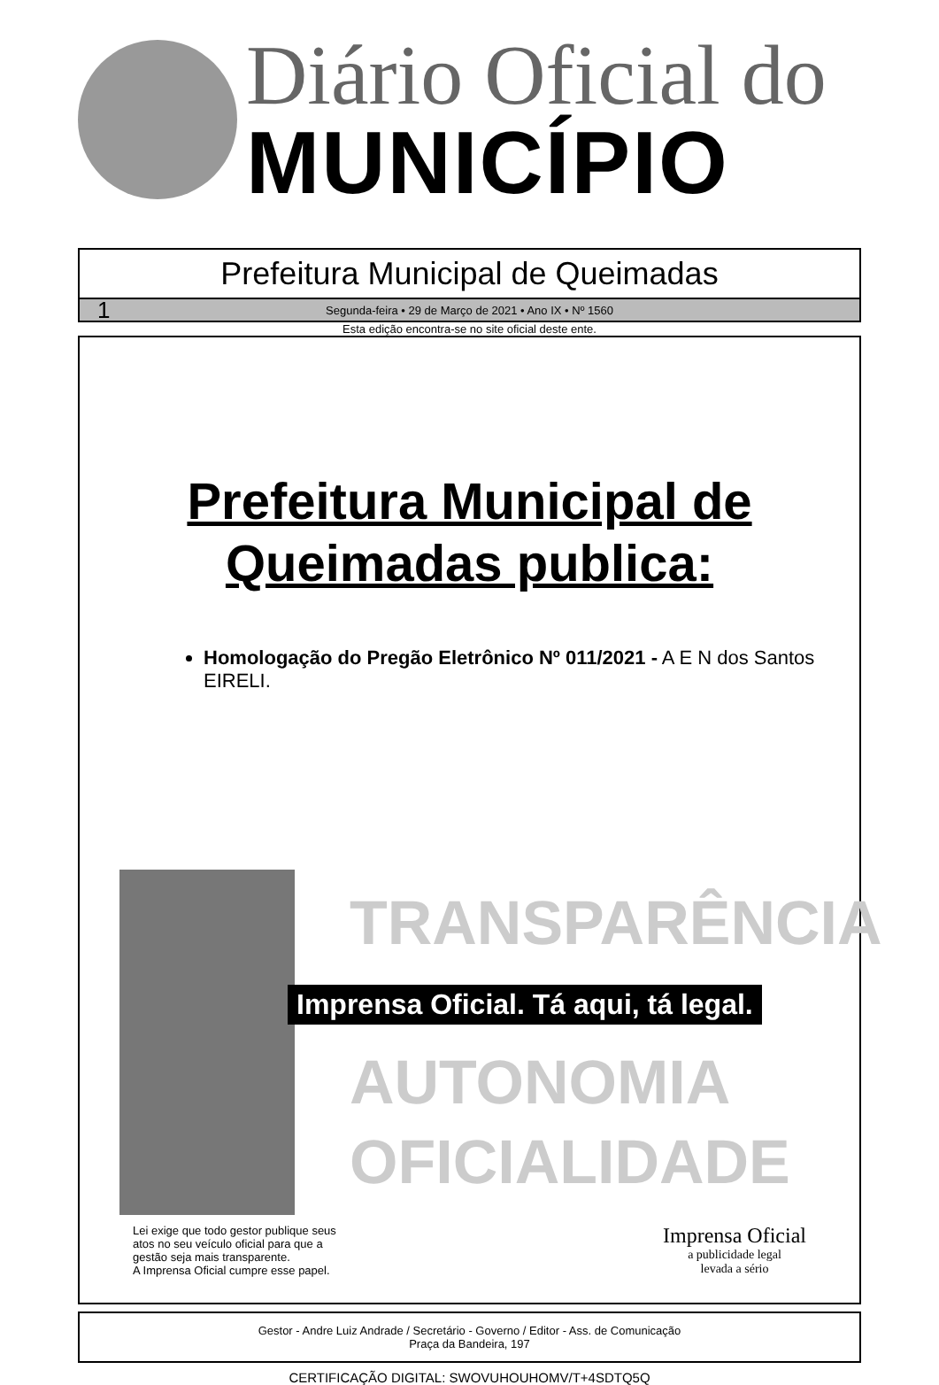Diário Oficial do
MUNICÍPIO
Prefeitura Municipal de Queimadas
1 Segunda-feira • 29 de Março de 2021 • Ano IX • Nº 1560
Esta edição encontra-se no site oficial deste ente.
Prefeitura Municipal de
Queimadas publica:
Homologação do Pregão Eletrônico Nº 011/2021 - A E N dos Santos EIRELI.
TRANSPARÊNCIA
Imprensa Oficial. Tá aqui, tá legal.
AUTONOMIA
OFICIALIDADE
Lei exige que todo gestor publique seus
atos no seu veículo oficial para que a
gestão seja mais transparente.
A Imprensa Oficial cumpre esse papel.
Imprensa Oficial
a publicidade legal
levada a sério
Gestor - Andre Luiz Andrade / Secretário - Governo / Editor - Ass. de Comunicação
Praça da Bandeira, 197
CERTIFICAÇÃO DIGITAL: SWOVUHOUHOMV/T+4SDTQ5Q